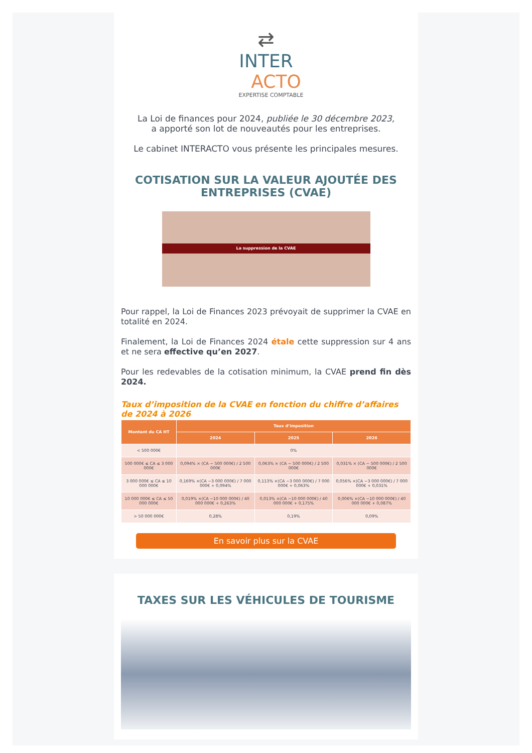⇄
INTER
ACTO
EXPERTISE COMPTABLE
La Loi de finances pour 2024, publiée le 30 décembre 2023,
a apporté son lot de nouveautés pour les entreprises.
Le cabinet INTERACTO vous présente les principales mesures.
COTISATION SUR LA VALEUR AJOUTÉE DES ENTREPRISES (CVAE)
La suppression de la CVAE
Pour rappel, la Loi de Finances 2023 prévoyait de supprimer la CVAE en totalité en 2024.
Finalement, la Loi de Finances 2024 étale cette suppression sur 4 ans et ne sera effective qu’en 2027.
Pour les redevables de la cotisation minimum, la CVAE prend fin dès 2024.
Taux d’imposition de la CVAE en fonction du chiffre d’affaires de 2024 à 2026
| Montant du CA HT | Taux d’imposition | | |
| --- | --- | --- | --- |
| | 2024 | 2025 | 2026 |
| < 500 000€ | 0% | | |
| 500 000€ ≤ CA ≤ 3 000 000€ | 0,094% × (CA − 500 000€) / 2 500 000€ | 0,063% × (CA − 500 000€) / 2 500 000€ | 0,031% × (CA − 500 000€) / 2 500 000€ |
| 3 000 000€ ≤ CA ≤ 10 000 000€ | 0,169% ×(CA −3 000 000€) / 7 000 000€ + 0,094% | 0,113% ×(CA −3 000 000€) / 7 000 000€ + 0,063% | 0,056% ×(CA −3 000 000€) / 7 000 000€ + 0,031% |
| 10 000 000€ ≤ CA ≤ 50 000 000€ | 0,019% ×(CA −10 000 000€) / 40 000 000€ + 0,263% | 0,013% ×(CA −10 000 000€) / 40 000 000€ + 0,175% | 0,006% ×(CA −10 000 000€) / 40 000 000€ + 0,087% |
| > 50 000 000€ | 0,28% | 0,19% | 0,09% |
En savoir plus sur la CVAE
TAXES SUR LES VÉHICULES DE TOURISME